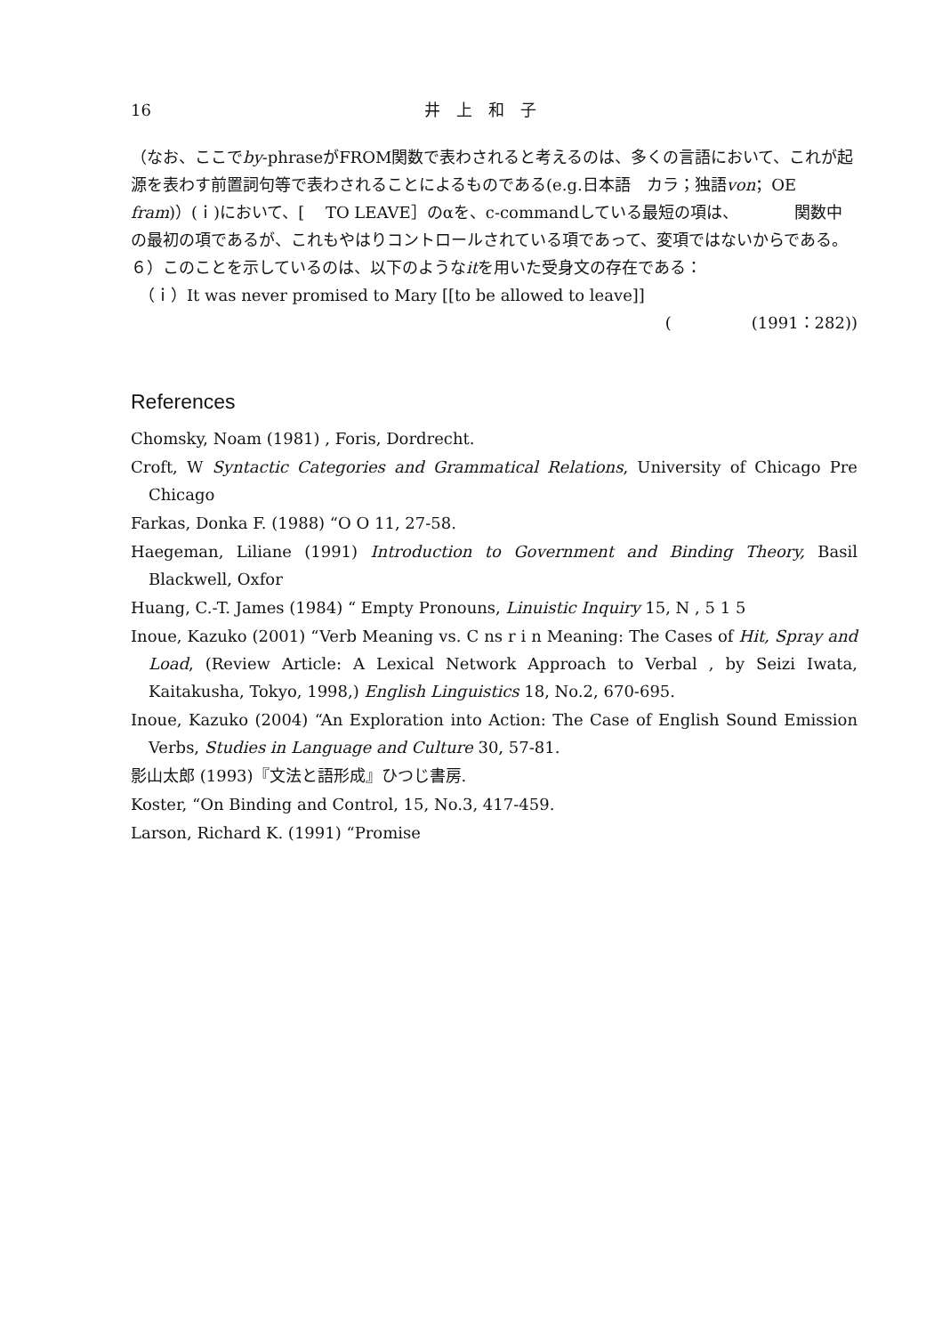16 井　上　和　子
（なお、ここでby-phraseがFROM関数で表わされると考えるのは、多くの言語において、これが起源を表わす前置詞句等で表わされることによるものである(e.g.日本語　カラ；独語von；OE fram)）(ｉ)において、[　 TO LEAVE］のαを、c-commandしている最短の項は、　　　　関数中の最初の項であるが、これもやはりコントロールされている項であって、変項ではないからである。
６）このことを示しているのは、以下のようなitを用いた受身文の存在である：
　（ｉ）It was never promised to Mary [[to be allowed to leave]]
(　　　　　(1991：282))
References
Chomsky, Noam (1981) , Foris, Dordrecht.
Croft, W Syntactic Categories and Grammatical Relations, University of Chicago Pre Chicago
Farkas, Donka F. (1988) “O O 11, 27-58.
Haegeman, Liliane (1991) Introduction to Government and Binding Theory, Basil Blackwell, Oxfor
Huang, C.-T. James (1984) “ Empty Pronouns, Linuistic Inquiry 15, N , 5 1 5
Inoue, Kazuko (2001) “Verb Meaning vs. C ns r i n Meaning: The Cases of Hit, Spray and Load, (Review Article: A Lexical Network Approach to Verbal , by Seizi Iwata, Kaitakusha, Tokyo, 1998,) English Linguistics 18, No.2, 670-695.
Inoue, Kazuko (2004) “An Exploration into Action: The Case of English Sound Emission Verbs, Studies in Language and Culture 30, 57-81.
影山太郎 (1993)『文法と語形成』ひつじ書房.
Koster, “On Binding and Control, 15, No.3, 417-459.
Larson, Richard K. (1991) “Promise